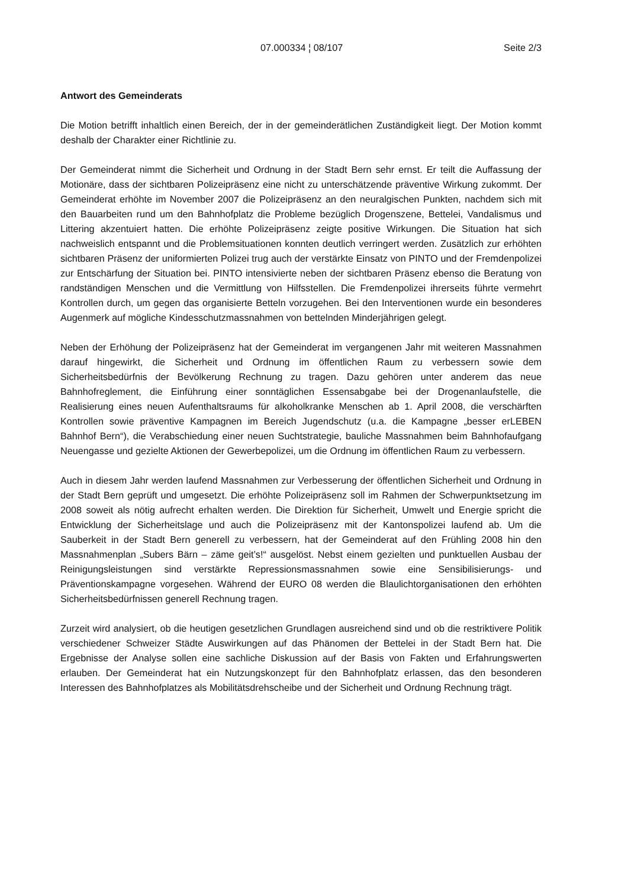07.000334 ¦ 08/107 Seite 2/3
Antwort des Gemeinderats
Die Motion betrifft inhaltlich einen Bereich, der in der gemeinderätlichen Zuständigkeit liegt. Der Motion kommt deshalb der Charakter einer Richtlinie zu.
Der Gemeinderat nimmt die Sicherheit und Ordnung in der Stadt Bern sehr ernst. Er teilt die Auffassung der Motionäre, dass der sichtbaren Polizeipräsenz eine nicht zu unterschätzende präventive Wirkung zukommt. Der Gemeinderat erhöhte im November 2007 die Polizeipräsenz an den neuralgischen Punkten, nachdem sich mit den Bauarbeiten rund um den Bahnhofplatz die Probleme bezüglich Drogenszene, Bettelei, Vandalismus und Littering akzentuiert hatten. Die erhöhte Polizeipräsenz zeigte positive Wirkungen. Die Situation hat sich nachweislich entspannt und die Problemsituationen konnten deutlich verringert werden. Zusätzlich zur erhöhten sichtbaren Präsenz der uniformierten Polizei trug auch der verstärkte Einsatz von PINTO und der Fremdenpolizei zur Entschärfung der Situation bei. PINTO intensivierte neben der sichtbaren Präsenz ebenso die Beratung von randständigen Menschen und die Vermittlung von Hilfsstellen. Die Fremdenpolizei ihrerseits führte vermehrt Kontrollen durch, um gegen das organisierte Betteln vorzugehen. Bei den Interventionen wurde ein besonderes Augenmerk auf mögliche Kindesschutzmassnahmen von bettelnden Minderjährigen gelegt.
Neben der Erhöhung der Polizeipräsenz hat der Gemeinderat im vergangenen Jahr mit weiteren Massnahmen darauf hingewirkt, die Sicherheit und Ordnung im öffentlichen Raum zu verbessern sowie dem Sicherheitsbedürfnis der Bevölkerung Rechnung zu tragen. Dazu gehören unter anderem das neue Bahnhofreglement, die Einführung einer sonntäglichen Essensabgabe bei der Drogenanlaufstelle, die Realisierung eines neuen Aufenthaltsraums für alkoholkranke Menschen ab 1. April 2008, die verschärften Kontrollen sowie präventive Kampagnen im Bereich Jugendschutz (u.a. die Kampagne „besser erLEBEN Bahnhof Bern“), die Verabschiedung einer neuen Suchtstrategie, bauliche Massnahmen beim Bahnhofaufgang Neuengasse und gezielte Aktionen der Gewerbepolizei, um die Ordnung im öffentlichen Raum zu verbessern.
Auch in diesem Jahr werden laufend Massnahmen zur Verbesserung der öffentlichen Sicherheit und Ordnung in der Stadt Bern geprüft und umgesetzt. Die erhöhte Polizeipräsenz soll im Rahmen der Schwerpunktsetzung im 2008 soweit als nötig aufrecht erhalten werden. Die Direktion für Sicherheit, Umwelt und Energie spricht die Entwicklung der Sicherheitslage und auch die Polizeipräsenz mit der Kantonspolizei laufend ab. Um die Sauberkeit in der Stadt Bern generell zu verbessern, hat der Gemeinderat auf den Frühling 2008 hin den Massnahmenplan „Subers Bärn – zäme geit’s!“ ausgelöst. Nebst einem gezielten und punktuellen Ausbau der Reinigungsleistungen sind verstärkte Repressionsmassnahmen sowie eine Sensibilisierungs- und Präventionskampagne vorgesehen. Während der EURO 08 werden die Blaulichtorganisationen den erhöhten Sicherheitsbedürfnissen generell Rechnung tragen.
Zurzeit wird analysiert, ob die heutigen gesetzlichen Grundlagen ausreichend sind und ob die restriktivere Politik verschiedener Schweizer Städte Auswirkungen auf das Phänomen der Bettelei in der Stadt Bern hat. Die Ergebnisse der Analyse sollen eine sachliche Diskussion auf der Basis von Fakten und Erfahrungswerten erlauben. Der Gemeinderat hat ein Nutzungskonzept für den Bahnhofplatz erlassen, das den besonderen Interessen des Bahnhofplatzes als Mobilitätsdrehscheibe und der Sicherheit und Ordnung Rechnung trägt.